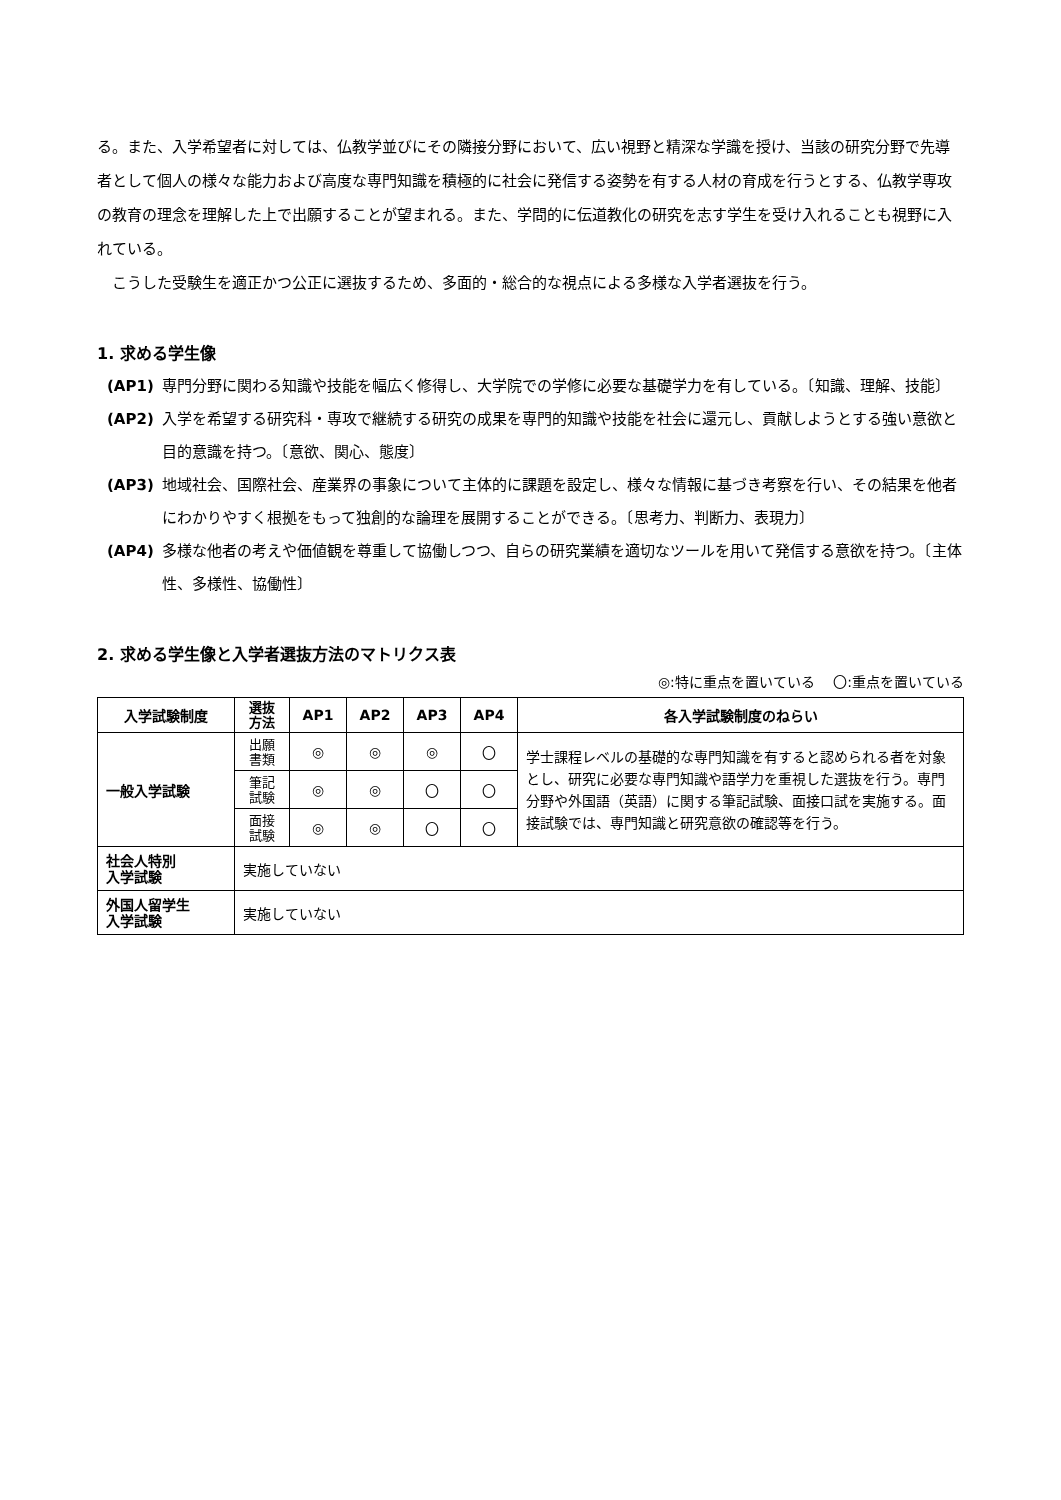る。また、入学希望者に対しては、仏教学並びにその隣接分野において、広い視野と精深な学識を授け、当該の研究分野で先導者として個人の様々な能力および高度な専門知識を積極的に社会に発信する姿勢を有する人材の育成を行うとする、仏教学専攻の教育の理念を理解した上で出願することが望まれる。また、学問的に伝道教化の研究を志す学生を受け入れることも視野に入れている。
　こうした受験生を適正かつ公正に選抜するため、多面的・総合的な視点による多様な入学者選抜を行う。
1. 求める学生像
(AP1) 専門分野に関わる知識や技能を幅広く修得し、大学院での学修に必要な基礎学力を有している。〔知識、理解、技能〕
(AP2) 入学を希望する研究科・専攻で継続する研究の成果を専門的知識や技能を社会に還元し、貢献しようとする強い意欲と目的意識を持つ。〔意欲、関心、態度〕
(AP3) 地域社会、国際社会、産業界の事象について主体的に課題を設定し、様々な情報に基づき考察を行い、その結果を他者にわかりやすく根拠をもって独創的な論理を展開することができる。〔思考力、判断力、表現力〕
(AP4) 多様な他者の考えや価値観を尊重して協働しつつ、自らの研究業績を適切なツールを用いて発信する意欲を持つ。〔主体性、多様性、協働性〕
2. 求める学生像と入学者選抜方法のマトリクス表
◎:特に重点を置いている　 〇:重点を置いている
| 入学試験制度 | 選抜 方法 | AP1 | AP2 | AP3 | AP4 | 各入学試験制度のねらい |
| --- | --- | --- | --- | --- | --- | --- |
| 一般入学試験 | 出願 書類 | ◎ | ◎ | ◎ | 〇 | 学士課程レベルの基礎的な専門知識を有すると認められる者を対象とし、研究に必要な専門知識や語学力を重視した選抜を行う。専門分野や外国語（英語）に関する筆記試験、面接口試を実施する。面接試験では、専門知識と研究意欲の確認等を行う。 |
| | 筆記 試験 | ◎ | ◎ | 〇 | 〇 | |
| | 面接 試験 | ◎ | ◎ | 〇 | 〇 | |
| 社会人特別 入学試験 | 実施していない | | | | | |
| 外国人留学生 入学試験 | 実施していない | | | | | |